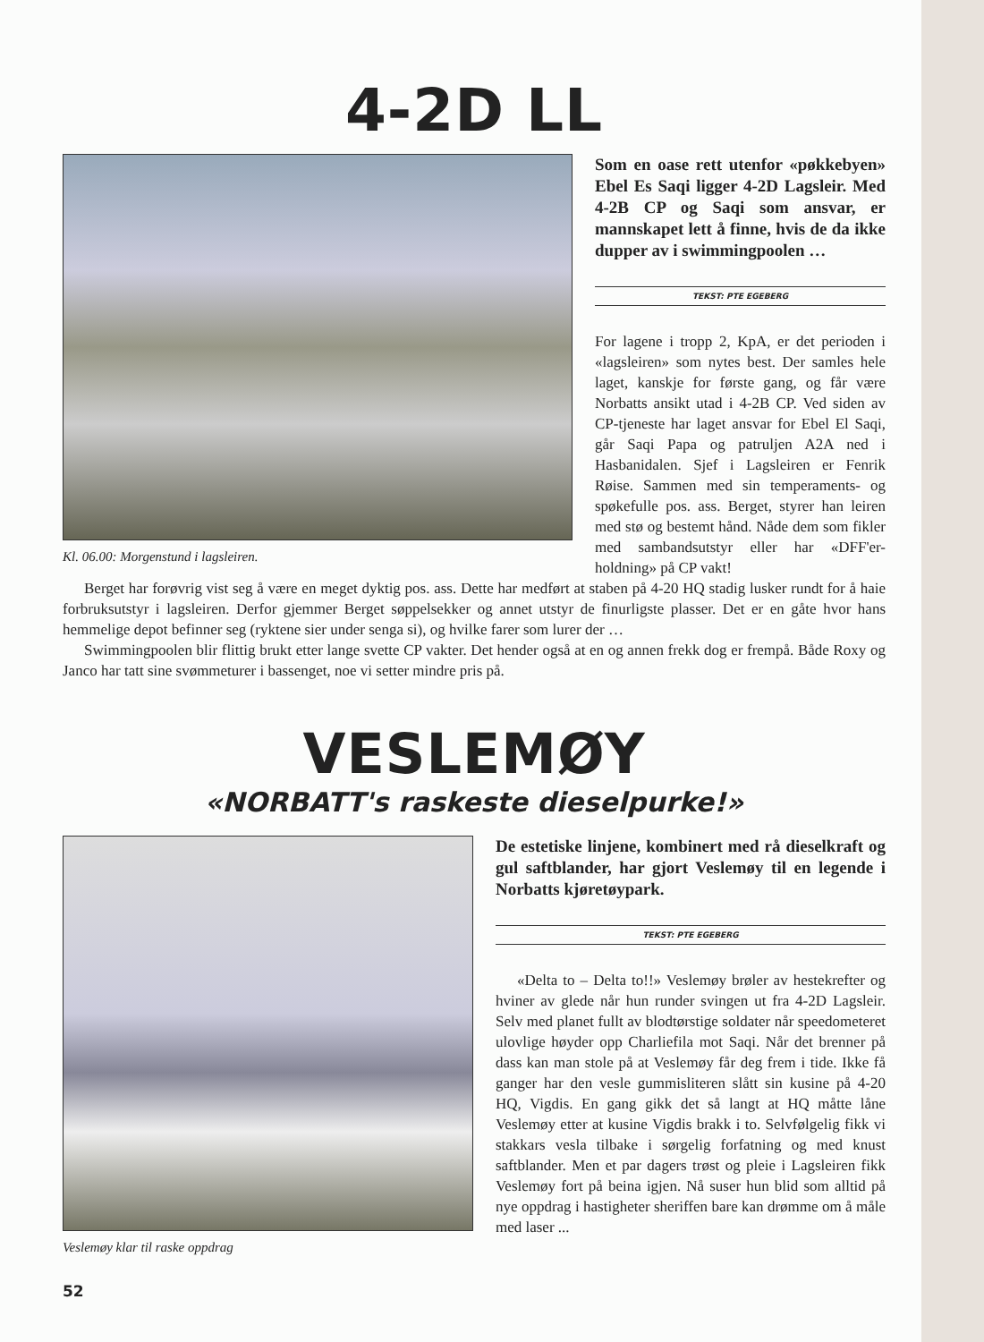4-2D LL
Kl. 06.00: Morgenstund i lagsleiren.
Som en oase rett utenfor «pøkkebyen» Ebel Es Saqi ligger 4-2D Lagsleir. Med 4-2B CP og Saqi som ansvar, er mannskapet lett å finne, hvis de da ikke dupper av i swimmingpoolen …
TEKST: PTE EGEBERG
For lagene i tropp 2, KpA, er det perioden i «lagsleiren» som nytes best. Der samles hele laget, kanskje for første gang, og får være Norbatts ansikt utad i 4-2B CP. Ved siden av CP-tjeneste har laget ansvar for Ebel El Saqi, går Saqi Papa og patruljen A2A ned i Hasbanidalen. Sjef i Lagsleiren er Fenrik Røise. Sammen med sin temperaments- og spøkefulle pos. ass. Berget, styrer han leiren med stø og bestemt hånd. Nåde dem som fikler med sambandsutstyr eller har «DFF'er-holdning» på CP vakt!
Berget har forøvrig vist seg å være en meget dyktig pos. ass. Dette har medført at staben på 4-20 HQ stadig lusker rundt for å haie forbruksutstyr i lagsleiren. Derfor gjemmer Berget søppelsekker og annet utstyr de finurligste plasser. Det er en gåte hvor hans hemmelige depot befinner seg (ryktene sier under senga si), og hvilke farer som lurer der …
Swimmingpoolen blir flittig brukt etter lange svette CP vakter. Det hender også at en og annen frekk dog er frempå. Både Roxy og Janco har tatt sine svømmeturer i bassenget, noe vi setter mindre pris på.
VESLEMØY
«NORBATT's raskeste dieselpurke!»
Veslemøy klar til raske oppdrag
De estetiske linjene, kombinert med rå dieselkraft og gul saftblander, har gjort Veslemøy til en legende i Norbatts kjøretøypark.
TEKST: PTE EGEBERG
«Delta to – Delta to!!» Veslemøy brøler av hestekrefter og hviner av glede når hun runder svingen ut fra 4-2D Lagsleir. Selv med planet fullt av blodtørstige soldater når speedometeret ulovlige høyder opp Charliefila mot Saqi. Når det brenner på dass kan man stole på at Veslemøy får deg frem i tide. Ikke få ganger har den vesle gummisliteren slått sin kusine på 4-20 HQ, Vigdis. En gang gikk det så langt at HQ måtte låne Veslemøy etter at kusine Vigdis brakk i to. Selvfølgelig fikk vi stakkars vesla tilbake i sørgelig forfatning og med knust saftblander. Men et par dagers trøst og pleie i Lagsleiren fikk Veslemøy fort på beina igjen. Nå suser hun blid som alltid på nye oppdrag i hastigheter sheriffen bare kan drømme om å måle med laser ...
52